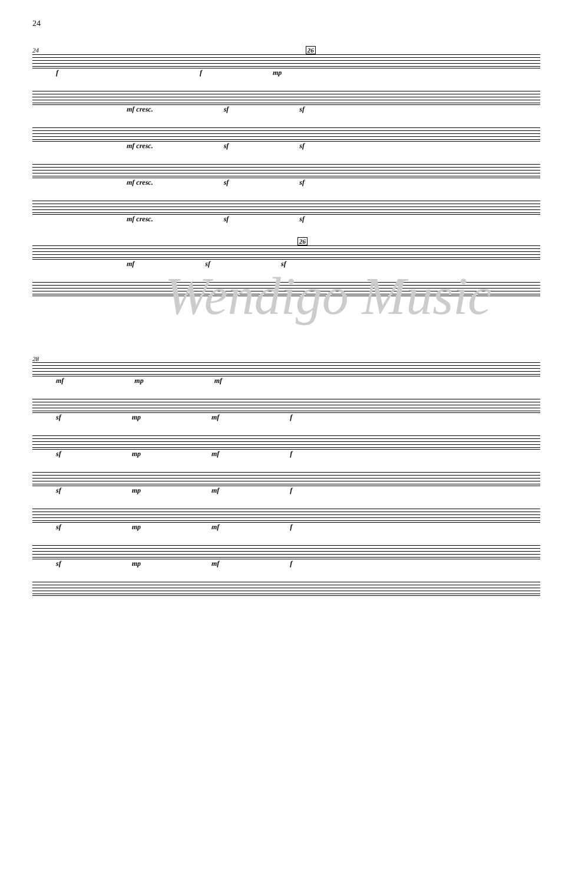24
24 26
f f mp
mf cresc. sf sf
mf cresc. sf sf
mf cresc. sf sf
mf cresc. sf sf
26
mf sf sf
Wendigo Music
28
mf mp mf
sf mp mf f
sf mp mf f
sf mp mf f
sf mp mf f
sf mp mf f